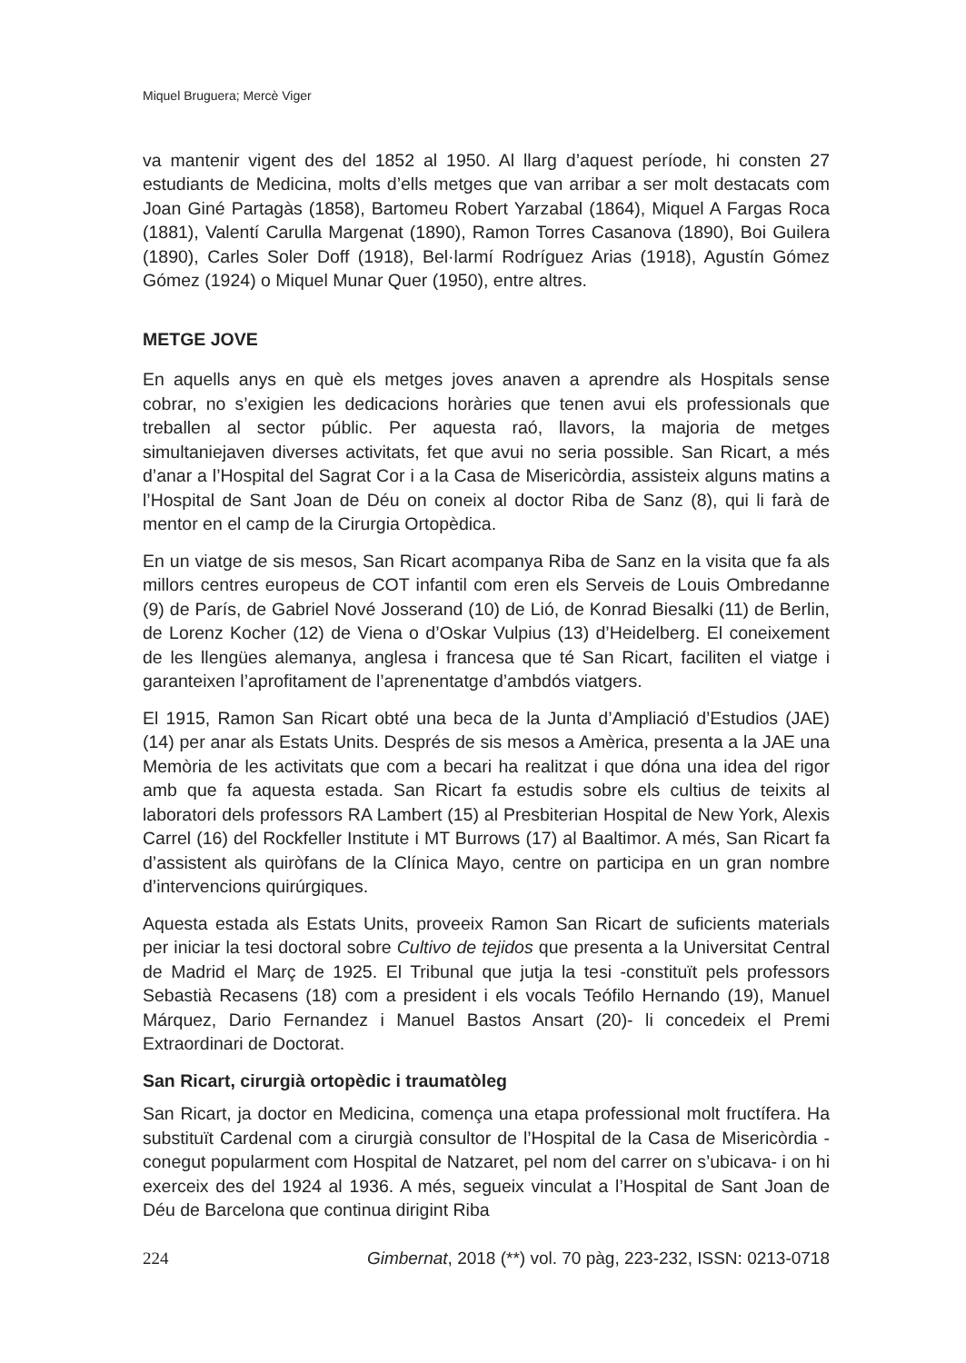Miquel Bruguera; Mercè Viger
va mantenir vigent des del 1852 al 1950. Al llarg d’aquest període, hi consten 27 estudiants de Medicina, molts d’ells metges que van arribar a ser molt destacats com Joan Giné Partagàs (1858), Bartomeu Robert Yarzabal (1864), Miquel A Fargas Roca (1881), Valentí Carulla Margenat (1890), Ramon Torres Casanova (1890), Boi Guilera (1890), Carles Soler Doff (1918), Bel·larmí Rodríguez Arias (1918), Agustín Gómez Gómez (1924) o Miquel Munar Quer (1950), entre altres.
METGE JOVE
En aquells anys en què els metges joves anaven a aprendre als Hospitals sense cobrar, no s’exigien les dedicacions horàries que tenen avui els professionals que treballen al sector públic. Per aquesta raó, llavors, la majoria de metges simultaniejaven diverses activitats, fet que avui no seria possible. San Ricart, a més d’anar a l’Hospital del Sagrat Cor i a la Casa de Misericòrdia, assisteix alguns matins a l’Hospital de Sant Joan de Déu on coneix al doctor Riba de Sanz (8), qui li farà de mentor en el camp de la Cirurgia Ortopèdica.
En un viatge de sis mesos, San Ricart acompanya Riba de Sanz en la visita que fa als millors centres europeus de COT infantil com eren els Serveis de Louis Ombredanne (9) de París, de Gabriel Nové Josserand (10) de Lió, de Konrad Biesalki (11) de Berlin, de Lorenz Kocher (12) de Viena o d’Oskar Vulpius (13) d’Heidelberg. El coneixement de les llengües alemanya, anglesa i francesa que té San Ricart, faciliten el viatge i garanteixen l’aprofitament de l’aprenentatge d’ambdós viatgers.
El 1915, Ramon San Ricart obté una beca de la Junta d’Ampliació d’Estudios (JAE) (14) per anar als Estats Units. Després de sis mesos a Amèrica, presenta a la JAE una Memòria de les activitats que com a becari ha realitzat i que dóna una idea del rigor amb que fa aquesta estada. San Ricart fa estudis sobre els cultius de teixits al laboratori dels professors RA Lambert (15) al Presbiterian Hospital de New York, Alexis Carrel (16) del Rockfeller Institute i MT Burrows (17) al Baaltimor. A més, San Ricart fa d’assistent als quiròfans de la Clínica Mayo, centre on participa en un gran nombre d’intervencions quirúrgiques.
Aquesta estada als Estats Units, proveeix Ramon San Ricart de suficients materials per iniciar la tesi doctoral sobre Cultivo de tejidos que presenta a la Universitat Central de Madrid el Març de 1925. El Tribunal que jutja la tesi -constituït pels professors Sebastià Recasens (18) com a president i els vocals Teófilo Hernando (19), Manuel Márquez, Dario Fernandez i Manuel Bastos Ansart (20)- li concedeix el Premi Extraordinari de Doctorat.
San Ricart, cirurgià ortopèdic i traumatòleg
San Ricart, ja doctor en Medicina, comença una etapa professional molt fructífera. Ha substituït Cardenal com a cirurgià consultor de l’Hospital de la Casa de Misericòrdia - conegut popularment com Hospital de Natzaret, pel nom del carrer on s’ubicava- i on hi exerceix des del 1924 al 1936. A més, segueix vinculat a l’Hospital de Sant Joan de Déu de Barcelona que continua dirigint Riba
224 Gimbernat, 2018 (**) vol. 70 pàg, 223-232, ISSN: 0213-0718